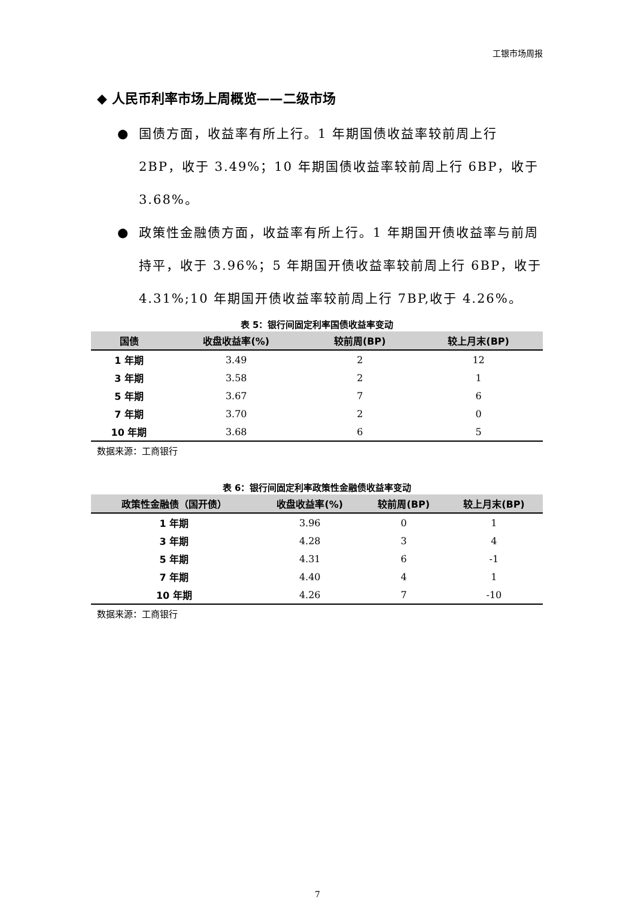工银市场周报
◆ 人民币利率市场上周概览——二级市场
● 国债方面，收益率有所上行。1 年期国债收益率较前周上行 2BP，收于 3.49%；10 年期国债收益率较前周上行 6BP，收于 3.68%。
● 政策性金融债方面，收益率有所上行。1 年期国开债收益率与前周持平，收于 3.96%；5 年期国开债收益率较前周上行 6BP，收于 4.31%;10 年期国开债收益率较前周上行 7BP,收于 4.26%。
表 5：银行间固定利率国债收益率变动
| 国债 | 收盘收益率(%) | 较前周(BP) | 较上月末(BP) |
| --- | --- | --- | --- |
| 1 年期 | 3.49 | 2 | 12 |
| 3 年期 | 3.58 | 2 | 1 |
| 5 年期 | 3.67 | 7 | 6 |
| 7 年期 | 3.70 | 2 | 0 |
| 10 年期 | 3.68 | 6 | 5 |
数据来源：工商银行
表 6：银行间固定利率政策性金融债收益率变动
| 政策性金融债（国开债） | 收盘收益率(%) | 较前周(BP) | 较上月末(BP) |
| --- | --- | --- | --- |
| 1 年期 | 3.96 | 0 | 1 |
| 3 年期 | 4.28 | 3 | 4 |
| 5 年期 | 4.31 | 6 | -1 |
| 7 年期 | 4.40 | 4 | 1 |
| 10 年期 | 4.26 | 7 | -10 |
数据来源：工商银行
7